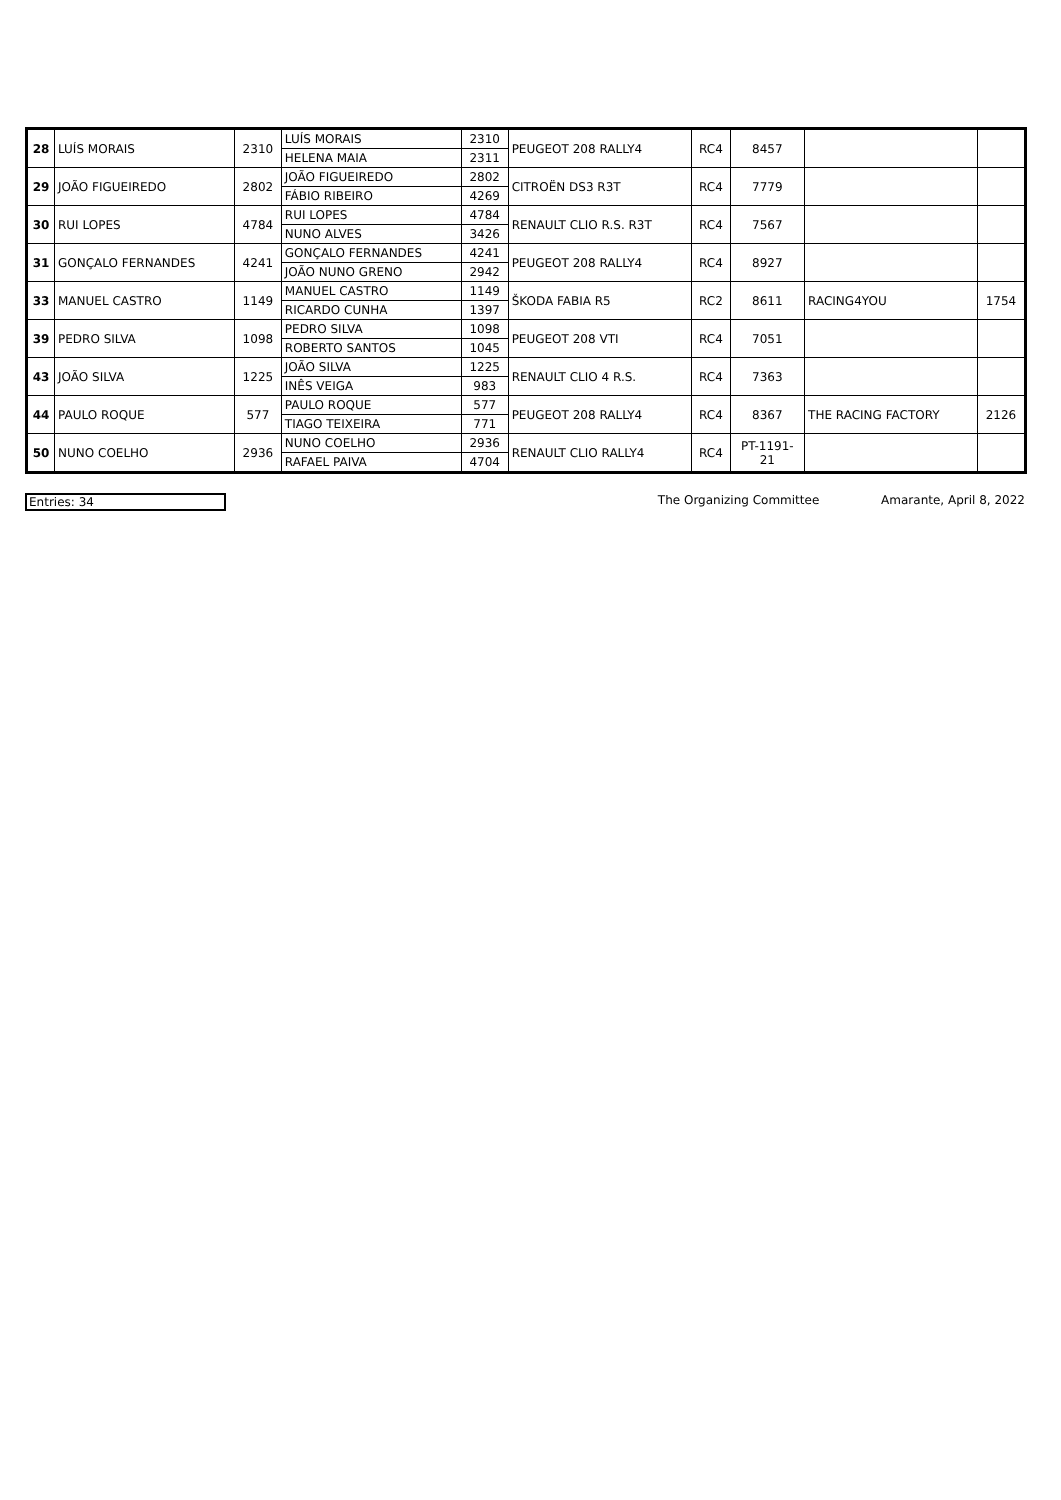| 28 | LUÍS MORAIS | 2310 | LUÍS MORAIS | 2310 | PEUGEOT 208 RALLY4 | RC4 | 8457 | | |
| | | | HELENA MAIA | 2311 | | | | | |
| 29 | JOÃO FIGUEIREDO | 2802 | JOÃO FIGUEIREDO | 2802 | CITROËN DS3 R3T | RC4 | 7779 | | |
| | | | FÁBIO RIBEIRO | 4269 | | | | | |
| 30 | RUI LOPES | 4784 | RUI LOPES | 4784 | RENAULT CLIO R.S. R3T | RC4 | 7567 | | |
| | | | NUNO ALVES | 3426 | | | | | |
| 31 | GONÇALO FERNANDES | 4241 | GONÇALO FERNANDES | 4241 | PEUGEOT 208 RALLY4 | RC4 | 8927 | | |
| | | | JOÃO NUNO GRENO | 2942 | | | | | |
| 33 | MANUEL CASTRO | 1149 | MANUEL CASTRO | 1149 | ŠKODA FABIA R5 | RC2 | 8611 | RACING4YOU | 1754 |
| | | | RICARDO CUNHA | 1397 | | | | | |
| 39 | PEDRO SILVA | 1098 | PEDRO SILVA | 1098 | PEUGEOT 208 VTI | RC4 | 7051 | | |
| | | | ROBERTO SANTOS | 1045 | | | | | |
| 43 | JOÃO SILVA | 1225 | JOÃO SILVA | 1225 | RENAULT CLIO 4 R.S. | RC4 | 7363 | | |
| | | | INÊS VEIGA | 983 | | | | | |
| 44 | PAULO ROQUE | 577 | PAULO ROQUE | 577 | PEUGEOT 208 RALLY4 | RC4 | 8367 | THE RACING FACTORY | 2126 |
| | | | TIAGO TEIXEIRA | 771 | | | | | |
| 50 | NUNO COELHO | 2936 | NUNO COELHO | 2936 | RENAULT CLIO RALLY4 | RC4 | PT-1191- 21 | | |
| | | | RAFAEL PAIVA | 4704 | | | | | |
Entries: 34 The Organizing Committee Amarante, April 8, 2022